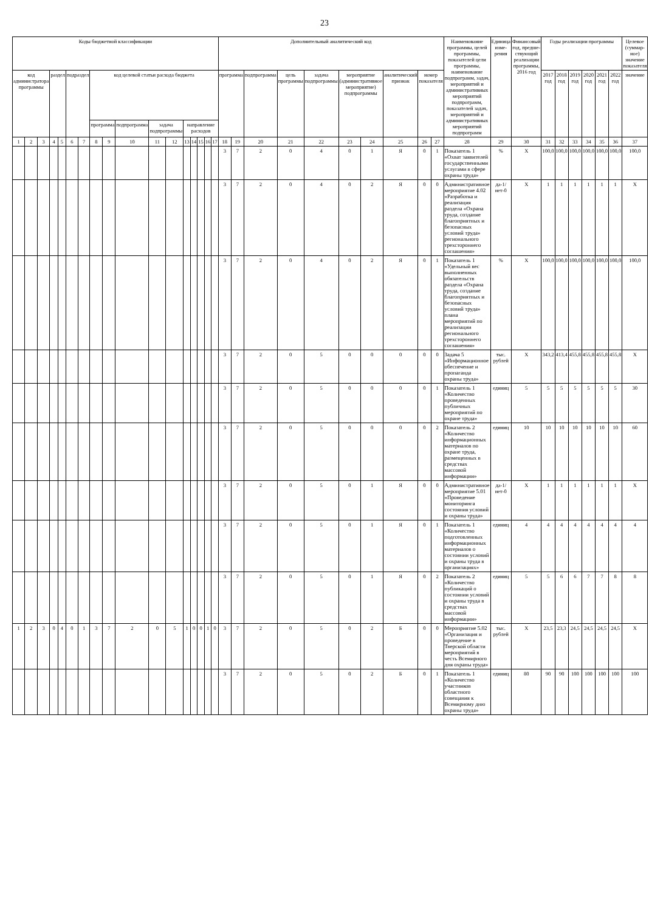23
| Коды бюджетной классификации | | | | | | | | | | | | | | | | | Дополнительный аналитический код | | | | | | | | | | Наименование программы, целей программы, показателей цели программы, наименование подпрограмм, задач, мероприятий и административных мероприятий подпрограмм, показателей задач, мероприятий и административных мероприятий подпрограмм | Единица изме-рения | Финансовый год, предше-ствующий реализации программы, 2016 год | Годы реализации программы | | | | | | Целевое (суммар-ное) значение показателя |
| --- | --- | --- | --- | --- | --- | --- | --- | --- | --- | --- | --- | --- | --- | --- | --- | --- | --- | --- | --- | --- | --- | --- | --- | --- | --- | --- | --- | --- | --- | --- | --- | --- | --- | --- | --- | --- |
| код администратора программы | | | раздел | | подраздел | | код целевой статьи расхода бюджета | | | | | | | | | | программа | | подпрограмма | цель программы | задача подпрограммы | мероприятие (административное мероприятие) подпрограммы | | аналитический признак | номер показателя | | | | | 2017 год | 2018 год | 2019 год | 2020 год | 2021 год | 2022 год | значение |
| | | | | | | | программа | | подпрограмма | задача подпрограммы | | направление расходов | | | | | | | | | | | | | | | | | | | | | | | | |
| 1 | 2 | 3 | 4 | 5 | 6 | 7 | 8 | 9 | 10 | 11 | 12 | 13 | 14 | 15 | 16 | 17 | 18 | 19 | 20 | 21 | 22 | 23 | 24 | 25 | 26 | 27 | 28 | 29 | 30 | 31 | 32 | 33 | 34 | 35 | 36 | 37 |
| | | | | | | | | | | | | | | | | | 3 | 7 | 2 | 0 | 4 | 0 | 1 | Я | 0 | 1 | Показатель 1 «Охват заявителей государственными услугами в сфере охраны труда» | % | X | 100,0 | 100,0 | 100,0 | 100,0 | 100,0 | 100,0 | 100,0 |
| | | | | | | | | | | | | | | | | | 3 | 7 | 2 | 0 | 4 | 0 | 2 | Я | 0 | 0 | Административное мероприятие 4.02 «Разработка и реализация раздела «Охрана труда, создание благоприятных и безопасных условий труда» регионального трехстороннего соглашения» | да-1/ нет-0 | X | 1 | 1 | 1 | 1 | 1 | 1 | X |
| | | | | | | | | | | | | | | | | | 3 | 7 | 2 | 0 | 4 | 0 | 2 | Я | 0 | 1 | Показатель 1 «Удельный вес выполненных обязательств раздела «Охрана труда, создание благоприятных и безопасных условий труда» плана мероприятий по реализации регионального трехстороннего соглашения» | % | X | 100,0 | 100,0 | 100,0 | 100,0 | 100,0 | 100,0 | 100,0 |
| | | | | | | | | | | | | | | | | | 3 | 7 | 2 | 0 | 5 | 0 | 0 | 0 | 0 | 0 | Задача 5 «Информационное обеспечение и пропаганда охраны труда» | тыс. рублей | X | 343,2 | 413,4 | 455,8 | 455,8 | 455,8 | 455,8 | X |
| | | | | | | | | | | | | | | | | | 3 | 7 | 2 | 0 | 5 | 0 | 0 | 0 | 0 | 1 | Показатель 1 «Количество проведенных публичных мероприятий по охране труда» | единиц | 5 | 5 | 5 | 5 | 5 | 5 | 5 | 30 |
| | | | | | | | | | | | | | | | | | 3 | 7 | 2 | 0 | 5 | 0 | 0 | 0 | 0 | 2 | Показатель 2 «Количество информационных материалов по охране труда, размещенных в средствах массовой информации» | единиц | 10 | 10 | 10 | 10 | 10 | 10 | 10 | 60 |
| | | | | | | | | | | | | | | | | | 3 | 7 | 2 | 0 | 5 | 0 | 1 | Я | 0 | 0 | Административное мероприятие 5.01 «Проведение мониторинга состояния условий и охраны труда» | да-1/ нет-0 | X | 1 | 1 | 1 | 1 | 1 | 1 | X |
| | | | | | | | | | | | | | | | | | 3 | 7 | 2 | 0 | 5 | 0 | 1 | Я | 0 | 1 | Показатель 1 «Количество подготовленных информационных материалов о состоянии условий и охраны труда в организациях» | единиц | 4 | 4 | 4 | 4 | 4 | 4 | 4 | 4 |
| | | | | | | | | | | | | | | | | | 3 | 7 | 2 | 0 | 5 | 0 | 1 | Я | 0 | 2 | Показатель 2 «Количество публикаций о состоянии условий и охраны труда в средствах массовой информации» | единиц | 5 | 5 | 6 | 6 | 7 | 7 | 8 | 8 |
| 1 | 2 | 3 | 0 | 4 | 0 | 1 | 3 | 7 | 2 | 0 | 5 | 1 | 0 | 0 | 1 | 0 | 3 | 7 | 2 | 0 | 5 | 0 | 2 | Б | 0 | 0 | Мероприятие 5.02 «Организация и проведение в Тверской области мероприятий в честь Всемирного дня охраны труда» | тыс. рублей | X | 23,5 | 23,3 | 24,5 | 24,5 | 24,5 | 24,5 | X |
| | | | | | | | | | | | | | | | | | 3 | 7 | 2 | 0 | 5 | 0 | 2 | Б | 0 | 1 | Показатель 1 «Количество участников областного совещания к Всемирному дню охраны труда» | единиц | 80 | 90 | 90 | 100 | 100 | 100 | 100 | 100 |